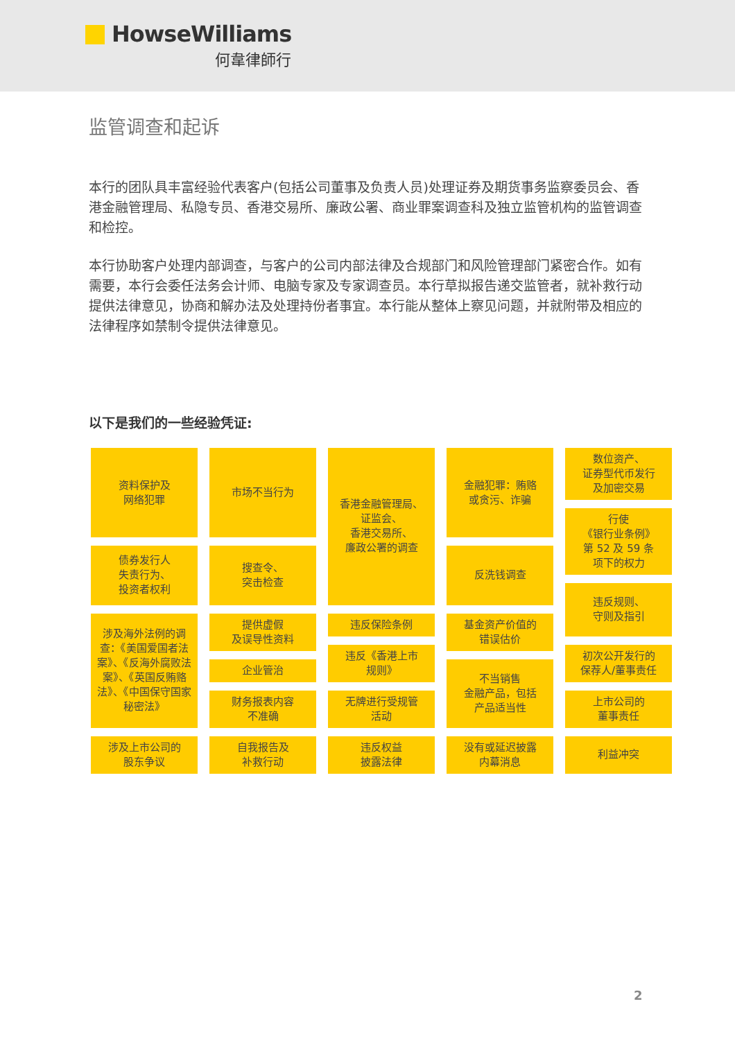HowseWilliams
何韋律師行
监管调查和起诉
本行的团队具丰富经验代表客户(包括公司董事及负责人员)处理证券及期货事务监察委员会、香港金融管理局、私隐专员、香港交易所、廉政公署、商业罪案调查科及独立监管机构的监管调查和检控。
本行协助客户处理内部调查，与客户的公司内部法律及合规部门和风险管理部门紧密合作。如有需要，本行会委任法务会计师、电脑专家及专家调查员。本行草拟报告递交监管者，就补救行动提供法律意见，协商和解办法及处理持份者事宜。本行能从整体上察见问题，并就附带及相应的法律程序如禁制令提供法律意见。
以下是我们的一些经验凭证:
资料保护及
网络犯罪
债券发行人
失责行为、
投资者权利
涉及海外法例的调查：《美国爱国者法案》、《反海外腐败法案》、《英国反贿赂法》、《中国保守国家秘密法》
涉及上市公司的
股东争议
市场不当行为
搜查令、
突击检查
提供虚假
及误导性资料
企业管治
财务报表内容
不准确
自我报告及
补救行动
香港金融管理局、
证监会、
香港交易所、
廉政公署的调查
违反保险条例
违反《香港上市
规则》
无牌进行受规管
活动
违反权益
披露法律
金融犯罪：贿赂
或贪污、诈骗
反洗钱调查
基金资产价值的
错误估价
不当销售
金融产品，包括
产品适当性
没有或延迟披露
内幕消息
数位资产、
证券型代币发行
及加密交易
行使
《银行业条例》
第 52 及 59 条
项下的权力
违反规则、
守则及指引
初次公开发行的
保荐人/董事责任
上市公司的
董事责任
利益冲突
2